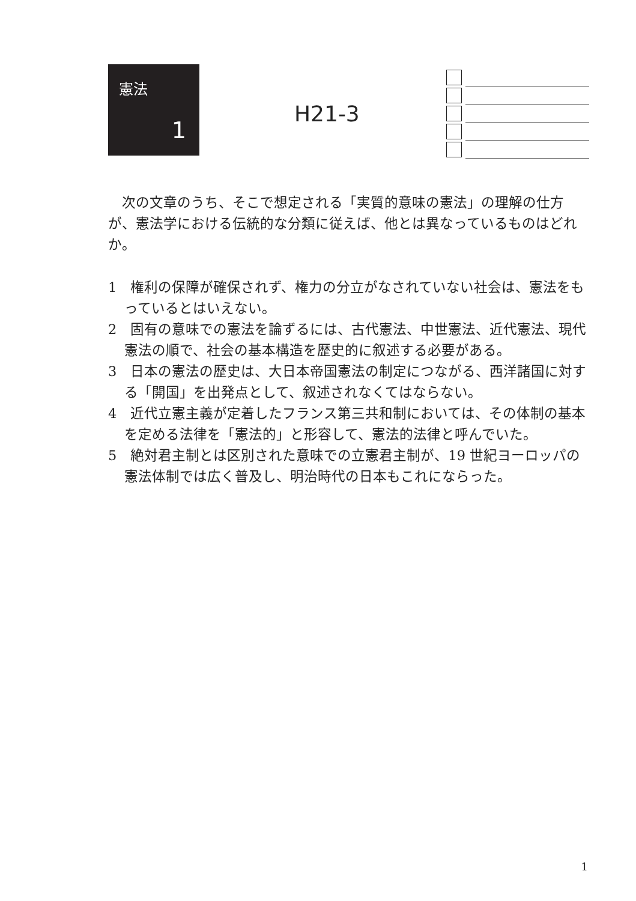憲法
1
H21-3
次の文章のうち、そこで想定される「実質的意味の憲法」の理解の仕方が、憲法学における伝統的な分類に従えば、他とは異なっているものはどれか。
1　権利の保障が確保されず、権力の分立がなされていない社会は、憲法をもっているとはいえない。
2　固有の意味での憲法を論ずるには、古代憲法、中世憲法、近代憲法、現代憲法の順で、社会の基本構造を歴史的に叙述する必要がある。
3　日本の憲法の歴史は、大日本帝国憲法の制定につながる、西洋諸国に対する「開国」を出発点として、叙述されなくてはならない。
4　近代立憲主義が定着したフランス第三共和制においては、その体制の基本を定める法律を「憲法的」と形容して、憲法的法律と呼んでいた。
5　絶対君主制とは区別された意味での立憲君主制が、19 世紀ヨーロッパの憲法体制では広く普及し、明治時代の日本もこれにならった。
1